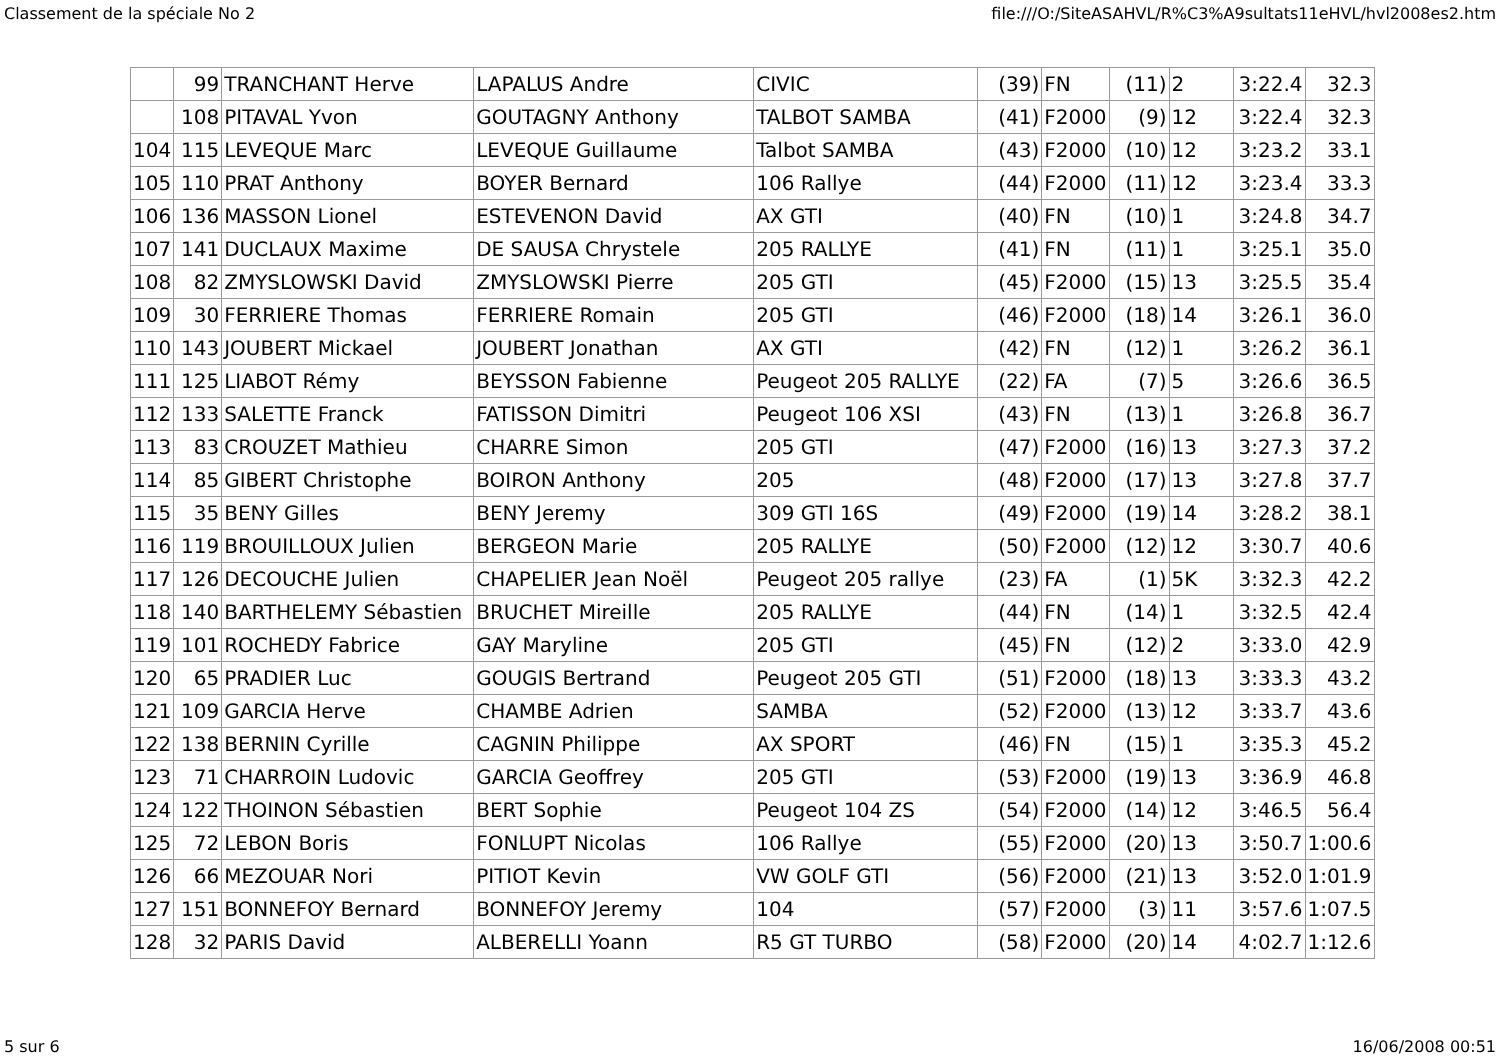Classement de la spéciale No 2 file:///O:/SiteASAHVL/R%C3%A9sultats11eHVL/hvl2008es2.htm
| | 99 | TRANCHANT Herve | LAPALUS Andre | CIVIC | (39) | FN | (11) | 2 | 3:22.4 | 32.3 |
| | 108 | PITAVAL Yvon | GOUTAGNY Anthony | TALBOT SAMBA | (41) | F2000 | (9) | 12 | 3:22.4 | 32.3 |
| 104 | 115 | LEVEQUE Marc | LEVEQUE Guillaume | Talbot SAMBA | (43) | F2000 | (10) | 12 | 3:23.2 | 33.1 |
| 105 | 110 | PRAT Anthony | BOYER Bernard | 106 Rallye | (44) | F2000 | (11) | 12 | 3:23.4 | 33.3 |
| 106 | 136 | MASSON Lionel | ESTEVENON David | AX GTI | (40) | FN | (10) | 1 | 3:24.8 | 34.7 |
| 107 | 141 | DUCLAUX Maxime | DE SAUSA Chrystele | 205 RALLYE | (41) | FN | (11) | 1 | 3:25.1 | 35.0 |
| 108 | 82 | ZMYSLOWSKI David | ZMYSLOWSKI Pierre | 205 GTI | (45) | F2000 | (15) | 13 | 3:25.5 | 35.4 |
| 109 | 30 | FERRIERE Thomas | FERRIERE Romain | 205 GTI | (46) | F2000 | (18) | 14 | 3:26.1 | 36.0 |
| 110 | 143 | JOUBERT Mickael | JOUBERT Jonathan | AX GTI | (42) | FN | (12) | 1 | 3:26.2 | 36.1 |
| 111 | 125 | LIABOT Rémy | BEYSSON Fabienne | Peugeot 205 RALLYE | (22) | FA | (7) | 5 | 3:26.6 | 36.5 |
| 112 | 133 | SALETTE Franck | FATISSON Dimitri | Peugeot 106 XSI | (43) | FN | (13) | 1 | 3:26.8 | 36.7 |
| 113 | 83 | CROUZET Mathieu | CHARRE Simon | 205 GTI | (47) | F2000 | (16) | 13 | 3:27.3 | 37.2 |
| 114 | 85 | GIBERT Christophe | BOIRON Anthony | 205 | (48) | F2000 | (17) | 13 | 3:27.8 | 37.7 |
| 115 | 35 | BENY Gilles | BENY Jeremy | 309 GTI 16S | (49) | F2000 | (19) | 14 | 3:28.2 | 38.1 |
| 116 | 119 | BROUILLOUX Julien | BERGEON Marie | 205 RALLYE | (50) | F2000 | (12) | 12 | 3:30.7 | 40.6 |
| 117 | 126 | DECOUCHE Julien | CHAPELIER Jean Noël | Peugeot 205 rallye | (23) | FA | (1) | 5K | 3:32.3 | 42.2 |
| 118 | 140 | BARTHELEMY Sébastien | BRUCHET Mireille | 205 RALLYE | (44) | FN | (14) | 1 | 3:32.5 | 42.4 |
| 119 | 101 | ROCHEDY Fabrice | GAY Maryline | 205 GTI | (45) | FN | (12) | 2 | 3:33.0 | 42.9 |
| 120 | 65 | PRADIER Luc | GOUGIS Bertrand | Peugeot 205 GTI | (51) | F2000 | (18) | 13 | 3:33.3 | 43.2 |
| 121 | 109 | GARCIA Herve | CHAMBE Adrien | SAMBA | (52) | F2000 | (13) | 12 | 3:33.7 | 43.6 |
| 122 | 138 | BERNIN Cyrille | CAGNIN Philippe | AX SPORT | (46) | FN | (15) | 1 | 3:35.3 | 45.2 |
| 123 | 71 | CHARROIN Ludovic | GARCIA Geoffrey | 205 GTI | (53) | F2000 | (19) | 13 | 3:36.9 | 46.8 |
| 124 | 122 | THOINON Sébastien | BERT Sophie | Peugeot 104 ZS | (54) | F2000 | (14) | 12 | 3:46.5 | 56.4 |
| 125 | 72 | LEBON Boris | FONLUPT Nicolas | 106 Rallye | (55) | F2000 | (20) | 13 | 3:50.7 | 1:00.6 |
| 126 | 66 | MEZOUAR Nori | PITIOT Kevin | VW GOLF GTI | (56) | F2000 | (21) | 13 | 3:52.0 | 1:01.9 |
| 127 | 151 | BONNEFOY Bernard | BONNEFOY Jeremy | 104 | (57) | F2000 | (3) | 11 | 3:57.6 | 1:07.5 |
| 128 | 32 | PARIS David | ALBERELLI Yoann | R5 GT TURBO | (58) | F2000 | (20) | 14 | 4:02.7 | 1:12.6 |
5 sur 6 16/06/2008 00:51